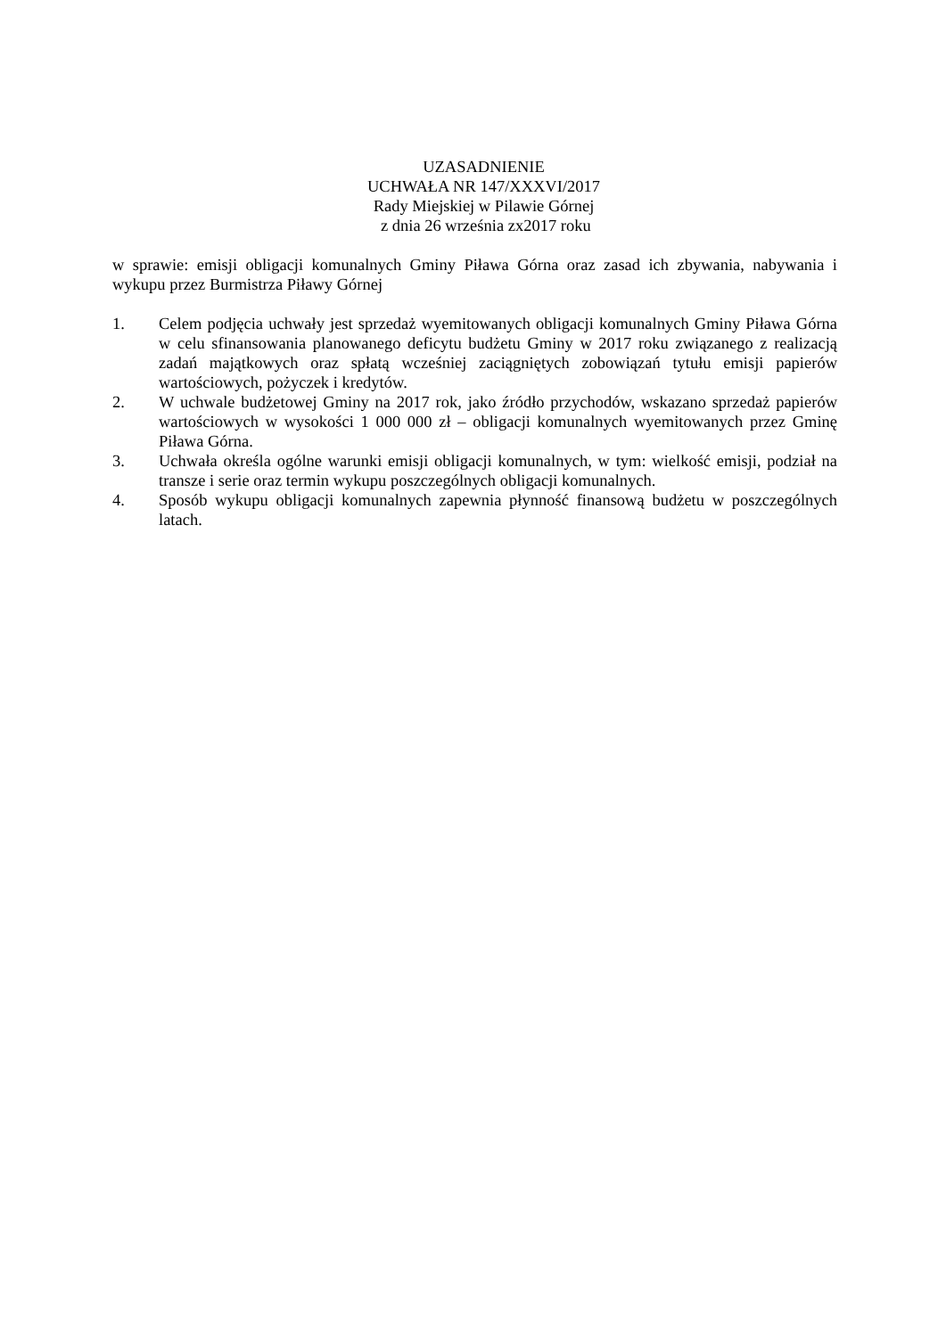UZASADNIENIE
UCHWAŁA NR 147/XXXVI/2017
Rady Miejskiej w Pilawie Górnej
z dnia 26 września zx2017 roku
w sprawie: emisji obligacji komunalnych Gminy Piława Górna oraz zasad ich zbywania, nabywania i wykupu przez Burmistrza Piławy Górnej
1. Celem podjęcia uchwały jest sprzedaż wyemitowanych obligacji komunalnych Gminy Piława Górna w celu sfinansowania planowanego deficytu budżetu Gminy w 2017 roku związanego z realizacją zadań majątkowych oraz spłatą wcześniej zaciągniętych zobowiązań tytułu emisji papierów wartościowych, pożyczek i kredytów.
2. W uchwale budżetowej Gminy na 2017 rok, jako źródło przychodów, wskazano sprzedaż papierów wartościowych w wysokości 1 000 000 zł – obligacji komunalnych wyemitowanych przez Gminę Piława Górna.
3. Uchwała określa ogólne warunki emisji obligacji komunalnych, w tym: wielkość emisji, podział na transze i serie oraz termin wykupu poszczególnych obligacji komunalnych.
4. Sposób wykupu obligacji komunalnych zapewnia płynność finansową budżetu w poszczególnych latach.